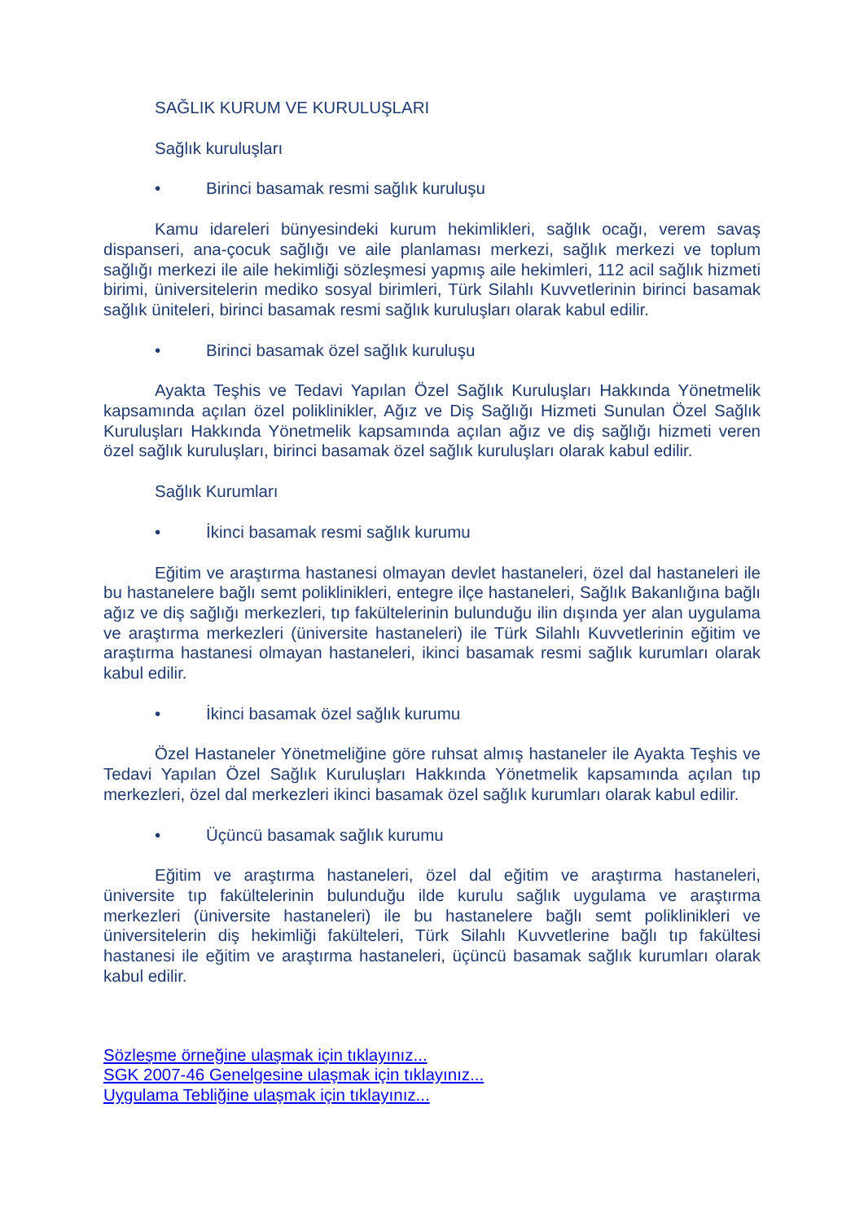SAĞLIK KURUM VE KURULUŞLARI
Sağlık kuruluşları
• Birinci basamak resmi sağlık kuruluşu
Kamu idareleri bünyesindeki kurum hekimlikleri, sağlık ocağı, verem savaş dispanseri, ana-çocuk sağlığı ve aile planlaması merkezi, sağlık merkezi ve toplum sağlığı merkezi ile aile hekimliği sözleşmesi yapmış aile hekimleri, 112 acil sağlık hizmeti birimi, üniversitelerin mediko sosyal birimleri, Türk Silahlı Kuvvetlerinin birinci basamak sağlık üniteleri, birinci basamak resmi sağlık kuruluşları olarak kabul edilir.
• Birinci basamak özel sağlık kuruluşu
Ayakta Teşhis ve Tedavi Yapılan Özel Sağlık Kuruluşları Hakkında Yönetmelik kapsamında açılan özel poliklinikler, Ağız ve Diş Sağlığı Hizmeti Sunulan Özel Sağlık Kuruluşları Hakkında Yönetmelik kapsamında açılan ağız ve diş sağlığı hizmeti veren özel sağlık kuruluşları, birinci basamak özel sağlık kuruluşları olarak kabul edilir.
Sağlık Kurumları
• İkinci basamak resmi sağlık kurumu
Eğitim ve araştırma hastanesi olmayan devlet hastaneleri, özel dal hastaneleri ile bu hastanelere bağlı semt poliklinikleri, entegre ilçe hastaneleri, Sağlık Bakanlığına bağlı ağız ve diş sağlığı merkezleri, tıp fakültelerinin bulunduğu ilin dışında yer alan uygulama ve araştırma merkezleri (üniversite hastaneleri) ile Türk Silahlı Kuvvetlerinin eğitim ve araştırma hastanesi olmayan hastaneleri, ikinci basamak resmi sağlık kurumları olarak kabul edilir.
• İkinci basamak özel sağlık kurumu
Özel Hastaneler Yönetmeliğine göre ruhsat almış hastaneler ile Ayakta Teşhis ve Tedavi Yapılan Özel Sağlık Kuruluşları Hakkında Yönetmelik kapsamında açılan tıp merkezleri, özel dal merkezleri ikinci basamak özel sağlık kurumları olarak kabul edilir.
• Üçüncü basamak sağlık kurumu
Eğitim ve araştırma hastaneleri, özel dal eğitim ve araştırma hastaneleri, üniversite tıp fakültelerinin bulunduğu ilde kurulu sağlık uygulama ve araştırma merkezleri (üniversite hastaneleri) ile bu hastanelere bağlı semt poliklinikleri ve üniversitelerin diş hekimliği fakülteleri, Türk Silahlı Kuvvetlerine bağlı tıp fakültesi hastanesi ile eğitim ve araştırma hastaneleri, üçüncü basamak sağlık kurumları olarak kabul edilir.
Sözleşme örneğine ulaşmak için tıklayınız...
SGK 2007-46 Genelgesine ulaşmak için tıklayınız...
Uygulama Tebliğine ulaşmak için tıklayınız...